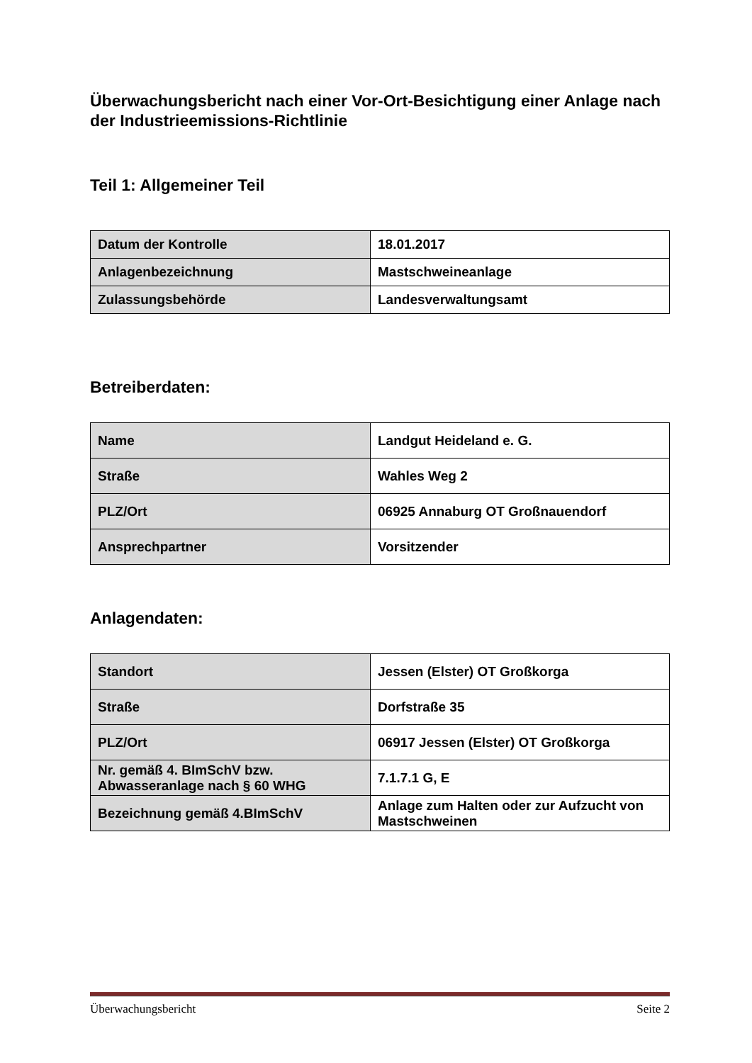Überwachungsbericht nach einer Vor-Ort-Besichtigung einer Anlage nach der Industrieemissions-Richtlinie
Teil 1: Allgemeiner Teil
| Datum der Kontrolle | 18.01.2017 |
| Anlagenbezeichnung | Mastschweineanlage |
| Zulassungsbehörde | Landesverwaltungsamt |
Betreiberdaten:
| Name | Landgut Heideland e. G. |
| Straße | Wahles Weg 2 |
| PLZ/Ort | 06925 Annaburg OT Großnauendorf |
| Ansprechpartner | Vorsitzender |
Anlagendaten:
| Standort | Jessen (Elster) OT Großkorga |
| Straße | Dorfstraße 35 |
| PLZ/Ort | 06917 Jessen (Elster) OT Großkorga |
| Nr. gemäß 4. BImSchV bzw. Abwasseranlage nach § 60 WHG | 7.1.7.1 G, E |
| Bezeichnung gemäß 4.BImSchV | Anlage zum Halten oder zur Aufzucht von Mastschweinen |
Überwachungsbericht Seite 2